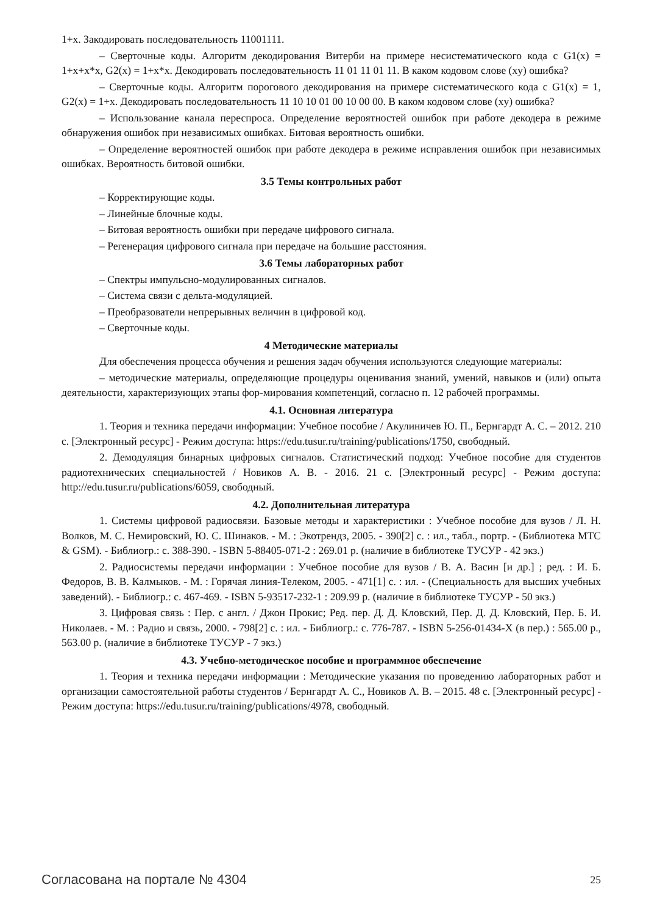1+x. Закодировать последовательность 11001111.
– Сверточные коды. Алгоритм декодирования Витерби на примере несистематического кода с G1(x) = 1+x+x*x, G2(x) = 1+x*x. Декодировать последовательность 11 01 11 01 11. В каком кодовом слове (xy) ошибка?
– Сверточные коды. Алгоритм порогового декодирования на примере систематического кода с G1(x) = 1, G2(x) = 1+x. Декодировать последовательность 11 10 10 01 00 10 00 00. В каком кодовом слове (xy) ошибка?
– Использование канала переспроса. Определение вероятностей ошибок при работе декодера в режиме обнаружения ошибок при независимых ошибках. Битовая вероятность ошибки.
– Определение вероятностей ошибок при работе декодера в режиме исправления ошибок при независимых ошибках. Вероятность битовой ошибки.
3.5 Темы контрольных работ
– Корректирующие коды.
– Линейные блочные коды.
– Битовая вероятность ошибки при передаче цифрового сигнала.
– Регенерация цифрового сигнала при передаче на большие расстояния.
3.6 Темы лабораторных работ
– Спектры импульсно-модулированных сигналов.
– Система связи с дельта-модуляцией.
– Преобразователи непрерывных величин в цифровой код.
– Сверточные коды.
4 Методические материалы
Для обеспечения процесса обучения и решения задач обучения используются следующие материалы:
– методические материалы, определяющие процедуры оценивания знаний, умений, навыков и (или) опыта деятельности, характеризующих этапы фор-мирования компетенций, согласно п. 12 рабочей программы.
4.1. Основная литература
1. Теория и техника передачи информации: Учебное пособие / Акулиничев Ю. П., Бернгардт А. С. – 2012. 210 с. [Электронный ресурс] - Режим доступа: https://edu.tusur.ru/training/publications/1750, свободный.
2. Демодуляция бинарных цифровых сигналов. Статистический подход: Учебное пособие для студентов радиотехнических специальностей / Новиков А. В. - 2016. 21 с. [Электронный ресурс] - Режим доступа: http://edu.tusur.ru/publications/6059, свободный.
4.2. Дополнительная литература
1. Системы цифровой радиосвязи. Базовые методы и характеристики : Учебное пособие для вузов / Л. Н. Волков, М. С. Немировский, Ю. С. Шинаков. - М. : Экотрендз, 2005. - 390[2] с. : ил., табл., портр. - (Библиотека МТС & GSM). - Библиогр.: с. 388-390. - ISBN 5-88405-071-2 : 269.01 р. (наличие в библиотеке ТУСУР - 42 экз.)
2. Радиосистемы передачи информации : Учебное пособие для вузов / В. А. Васин [и др.] ; ред. : И. Б. Федоров, В. В. Калмыков. - М. : Горячая линия-Телеком, 2005. - 471[1] с. : ил. - (Специальность для высших учебных заведений). - Библиогр.: с. 467-469. - ISBN 5-93517-232-1 : 209.99 р. (наличие в библиотеке ТУСУР - 50 экз.)
3. Цифровая связь : Пер. с англ. / Джон Прокис; Ред. пер. Д. Д. Кловский, Пер. Д. Д. Кловский, Пер. Б. И. Николаев. - М. : Радио и связь, 2000. - 798[2] с. : ил. - Библиогр.: с. 776-787. - ISBN 5-256-01434-X (в пер.) : 565.00 р., 563.00 р. (наличие в библиотеке ТУСУР - 7 экз.)
4.3. Учебно-методическое пособие и программное обеспечение
1. Теория и техника передачи информации : Методические указания по проведению лабораторных работ и организации самостоятельной работы студентов / Бернгардт А. С., Новиков А. В. – 2015. 48 с. [Электронный ресурс] - Режим доступа: https://edu.tusur.ru/training/publications/4978, свободный.
Согласована на портале № 4304 25